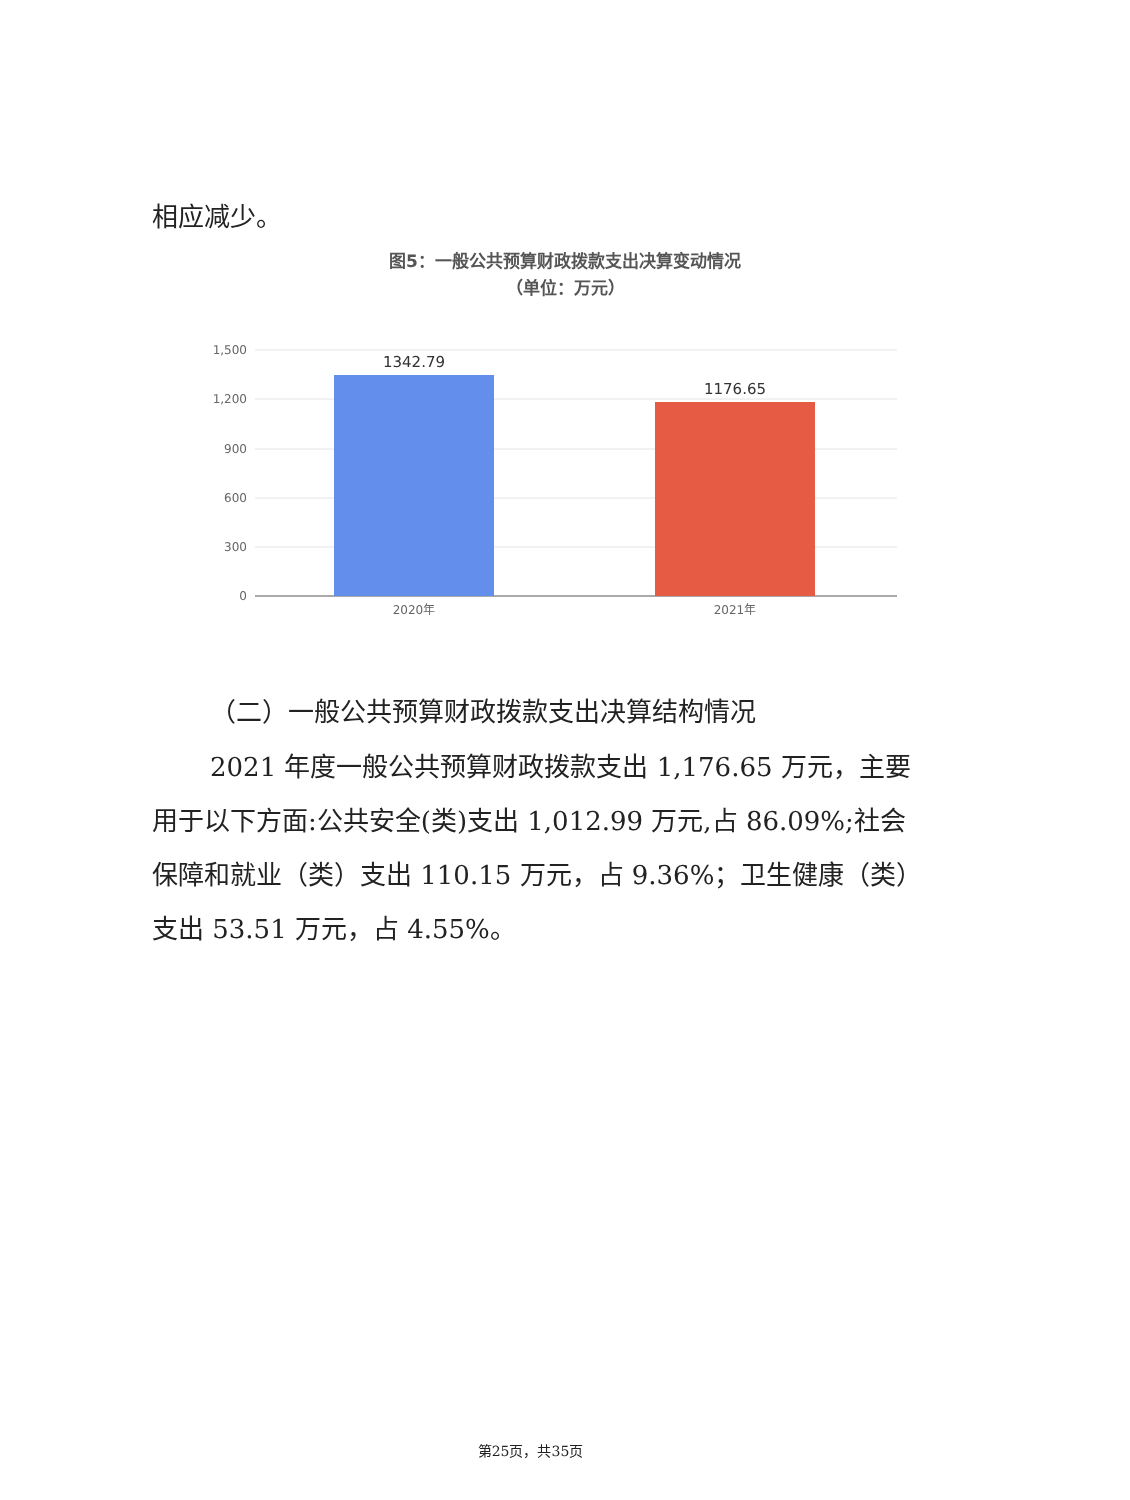相应减少。
图5：一般公共预算财政拨款支出决算变动情况
（单位：万元）
1,500
1,200
900
600
300
0
1342.79
1176.65
2020年
2021年
（二）一般公共预算财政拨款支出决算结构情况
2021 年度一般公共预算财政拨款支出 1,176.65 万元，主要用于以下方面:公共安全(类)支出 1,012.99 万元,占 86.09%;社会保障和就业（类）支出 110.15 万元，占 9.36%；卫生健康（类）支出 53.51 万元，占 4.55%。
第25页，共35页